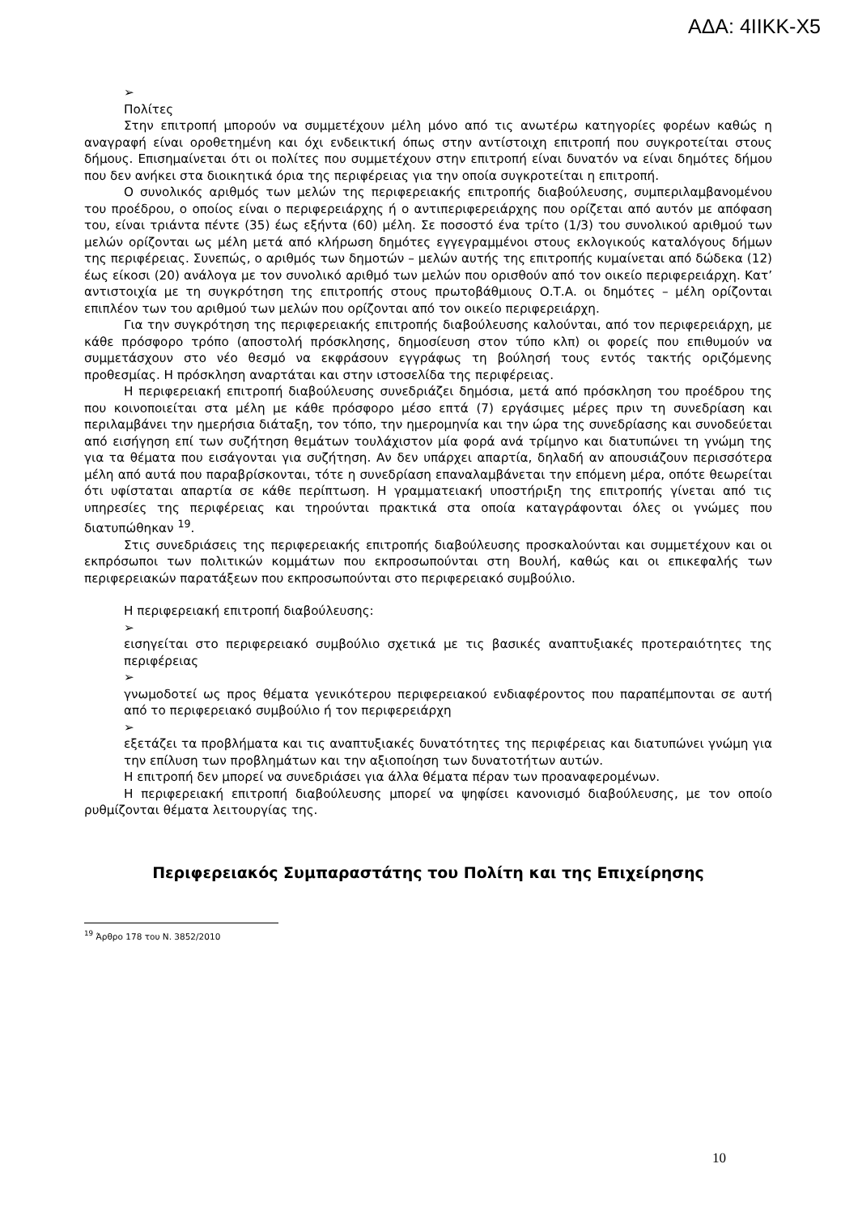ΑΔΑ: 4ΙΙΚΚ-Χ5
➢
Πολίτες
Στην επιτροπή μπορούν να συμμετέχουν μέλη μόνο από τις ανωτέρω κατηγορίες φορέων καθώς η αναγραφή είναι οροθετημένη και όχι ενδεικτική όπως στην αντίστοιχη επιτροπή που συγκροτείται στους δήμους. Επισημαίνεται ότι οι πολίτες που συμμετέχουν στην επιτροπή είναι δυνατόν να είναι δημότες δήμου που δεν ανήκει στα διοικητικά όρια της περιφέρειας για την οποία συγκροτείται η επιτροπή.
Ο συνολικός αριθμός των μελών της περιφερειακής επιτροπής διαβούλευσης, συμπεριλαμβανομένου του προέδρου, ο οποίος είναι ο περιφερειάρχης ή ο αντιπεριφερειάρχης που ορίζεται από αυτόν με απόφαση του, είναι τριάντα πέντε (35) έως εξήντα (60) μέλη. Σε ποσοστό ένα τρίτο (1/3) του συνολικού αριθμού των μελών ορίζονται ως μέλη μετά από κλήρωση δημότες εγγεγραμμένοι στους εκλογικούς καταλόγους δήμων της περιφέρειας. Συνεπώς, ο αριθμός των δημοτών – μελών αυτής της επιτροπής κυμαίνεται από δώδεκα (12) έως είκοσι (20) ανάλογα με τον συνολικό αριθμό των μελών που ορισθούν από τον οικείο περιφερειάρχη. Κατ’ αντιστοιχία με τη συγκρότηση της επιτροπής στους πρωτοβάθμιους Ο.Τ.Α. οι δημότες – μέλη ορίζονται επιπλέον των του αριθμού των μελών που ορίζονται από τον οικείο περιφερειάρχη.
Για την συγκρότηση της περιφερειακής επιτροπής διαβούλευσης καλούνται, από τον περιφερειάρχη, με κάθε πρόσφορο τρόπο (αποστολή πρόσκλησης, δημοσίευση στον τύπο κλπ) οι φορείς που επιθυμούν να συμμετάσχουν στο νέο θεσμό να εκφράσουν εγγράφως τη βούλησή τους εντός τακτής οριζόμενης προθεσμίας. Η πρόσκληση αναρτάται και στην ιστοσελίδα της περιφέρειας.
Η περιφερειακή επιτροπή διαβούλευσης συνεδριάζει δημόσια, μετά από πρόσκληση του προέδρου της που κοινοποιείται στα μέλη με κάθε πρόσφορο μέσο επτά (7) εργάσιμες μέρες πριν τη συνεδρίαση και περιλαμβάνει την ημερήσια διάταξη, τον τόπο, την ημερομηνία και την ώρα της συνεδρίασης και συνοδεύεται από εισήγηση επί των συζήτηση θεμάτων τουλάχιστον μία φορά ανά τρίμηνο και διατυπώνει τη γνώμη της για τα θέματα που εισάγονται για συζήτηση. Αν δεν υπάρχει απαρτία, δηλαδή αν απουσιάζουν περισσότερα μέλη από αυτά που παραβρίσκονται, τότε η συνεδρίαση επαναλαμβάνεται την επόμενη μέρα, οπότε θεωρείται ότι υφίσταται απαρτία σε κάθε περίπτωση. Η γραμματειακή υποστήριξη της επιτροπής γίνεται από τις υπηρεσίες της περιφέρειας και τηρούνται πρακτικά στα οποία καταγράφονται όλες οι γνώμες που διατυπώθηκαν <sup>19</sup>.
Στις συνεδριάσεις της περιφερειακής επιτροπής διαβούλευσης προσκαλούνται και συμμετέχουν και οι εκπρόσωποι των πολιτικών κομμάτων που εκπροσωπούνται στη Βουλή, καθώς και οι επικεφαλής των περιφερειακών παρατάξεων που εκπροσωπούνται στο περιφερειακό συμβούλιο.
Η περιφερειακή επιτροπή διαβούλευσης:
➢
εισηγείται στο περιφερειακό συμβούλιο σχετικά με τις βασικές αναπτυξιακές προτεραιότητες της περιφέρειας
➢
γνωμοδοτεί ως προς θέματα γενικότερου περιφερειακού ενδιαφέροντος που παραπέμπονται σε αυτή από το περιφερειακό συμβούλιο ή τον περιφερειάρχη
➢
εξετάζει τα προβλήματα και τις αναπτυξιακές δυνατότητες της περιφέρειας και διατυπώνει γνώμη για την επίλυση των προβλημάτων και την αξιοποίηση των δυνατοτήτων αυτών.
Η επιτροπή δεν μπορεί να συνεδριάσει για άλλα θέματα πέραν των προαναφερομένων.
Η περιφερειακή επιτροπή διαβούλευσης μπορεί να ψηφίσει κανονισμό διαβούλευσης, με τον οποίο ρυθμίζονται θέματα λειτουργίας της.
Περιφερειακός Συμπαραστάτης του Πολίτη και της Επιχείρησης
<sup>19</sup> Άρθρο 178 του Ν. 3852/2010
10